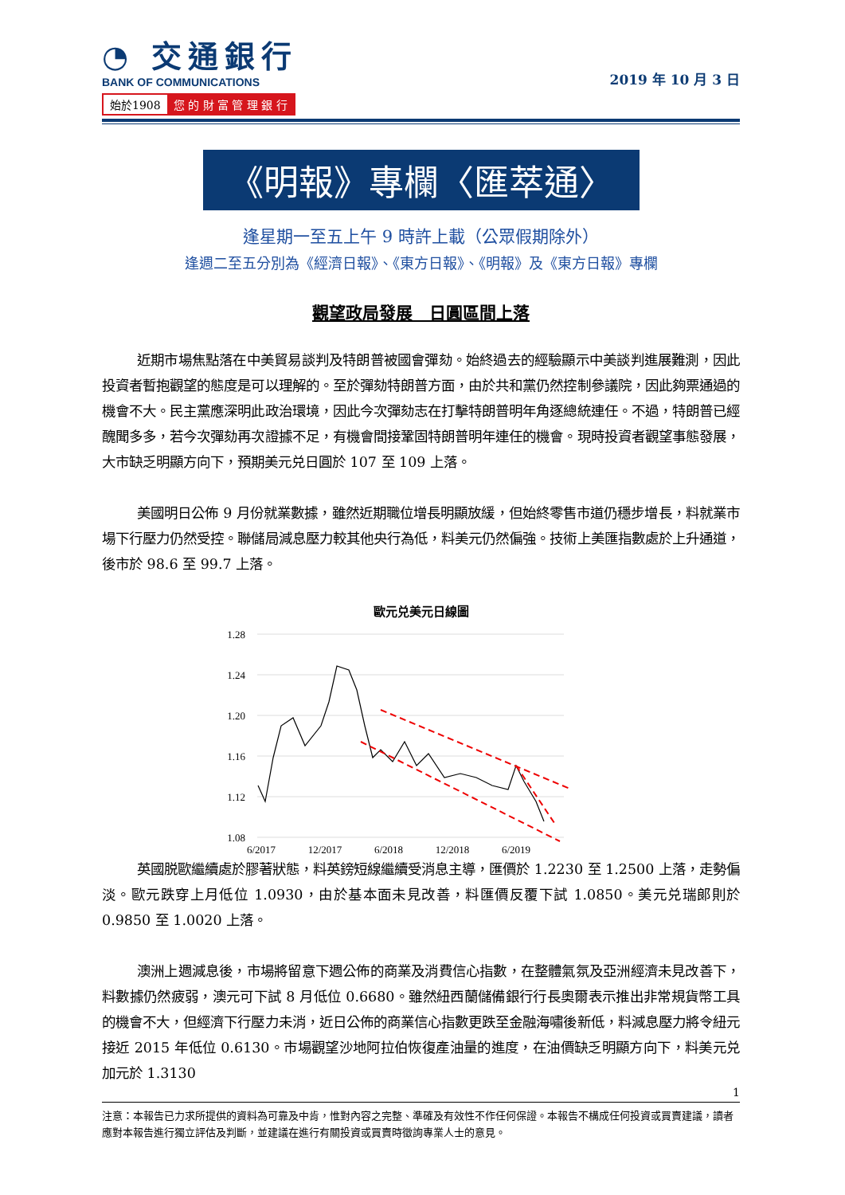◔ 交通銀行
BANK OF COMMUNICATIONS
始於1908 您 的 財 富 管 理 銀 行
2019 年 10 月 3 日
《明報》專欄〈匯萃通〉
逢星期一至五上午 9 時許上載（公眾假期除外）
逢週二至五分別為《經濟日報》、《東方日報》、《明報》及《東方日報》專欄
觀望政局發展　日圓區間上落
近期市場焦點落在中美貿易談判及特朗普被國會彈劾。始終過去的經驗顯示中美談判進展難測，因此投資者暫抱觀望的態度是可以理解的。至於彈劾特朗普方面，由於共和黨仍然控制參議院，因此夠票通過的機會不大。民主黨應深明此政治環境，因此今次彈劾志在打擊特朗普明年角逐總統連任。不過，特朗普已經醜聞多多，若今次彈劾再次證據不足，有機會間接鞏固特朗普明年連任的機會。現時投資者觀望事態發展，大市缺乏明顯方向下，預期美元兑日圓於 107 至 109 上落。
美國明日公佈 9 月份就業數據，雖然近期職位增長明顯放緩，但始終零售市道仍穩步增長，料就業市場下行壓力仍然受控。聯儲局減息壓力較其他央行為低，料美元仍然偏強。技術上美匯指數處於上升通道，後市於 98.6 至 99.7 上落。
歐元兑美元日線圖
1.28
1.24
1.20
1.16
1.12
1.08
6/2017
12/2017
6/2018
12/2018
6/2019
英國脱歐繼續處於膠著狀態，料英鎊短線繼續受消息主導，匯價於 1.2230 至 1.2500 上落，走勢偏淡。歐元跌穿上月低位 1.0930，由於基本面未見改善，料匯價反覆下試 1.0850。美元兑瑞郎則於 0.9850 至 1.0020 上落。
澳洲上週減息後，市場將留意下週公佈的商業及消費信心指數，在整體氣氛及亞洲經濟未見改善下，料數據仍然疲弱，澳元可下試 8 月低位 0.6680。雖然紐西蘭儲備銀行行長奧爾表示推出非常規貨幣工具的機會不大，但經濟下行壓力未消，近日公佈的商業信心指數更跌至金融海嘯後新低，料減息壓力將令紐元接近 2015 年低位 0.6130。市場觀望沙地阿拉伯恢復產油量的進度，在油價缺乏明顯方向下，料美元兑加元於 1.3130
1
注意：本報告已力求所提供的資料為可靠及中肯，惟對內容之完整、準確及有效性不作任何保證。本報告不構成任何投資或買賣建議，讀者應對本報告進行獨立評估及判斷，並建議在進行有關投資或買賣時徵詢專業人士的意見。